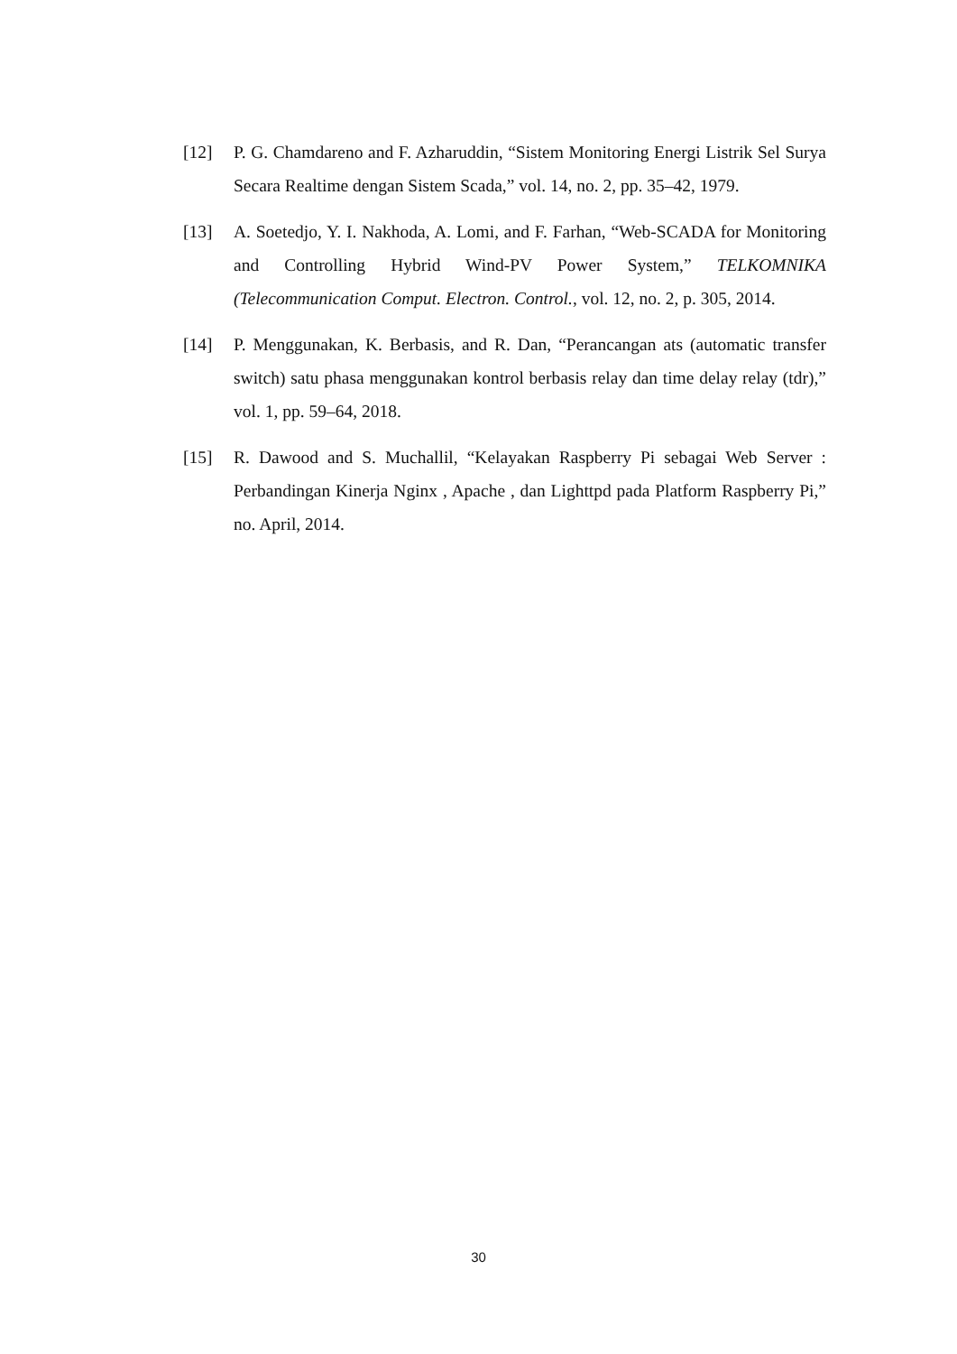[12] P. G. Chamdareno and F. Azharuddin, “Sistem Monitoring Energi Listrik Sel Surya Secara Realtime dengan Sistem Scada,” vol. 14, no. 2, pp. 35–42, 1979.
[13] A. Soetedjo, Y. I. Nakhoda, A. Lomi, and F. Farhan, “Web-SCADA for Monitoring and Controlling Hybrid Wind-PV Power System,” TELKOMNIKA (Telecommunication Comput. Electron. Control., vol. 12, no. 2, p. 305, 2014.
[14] P. Menggunakan, K. Berbasis, and R. Dan, “Perancangan ats (automatic transfer switch) satu phasa menggunakan kontrol berbasis relay dan time delay relay (tdr),” vol. 1, pp. 59–64, 2018.
[15] R. Dawood and S. Muchallil, “Kelayakan Raspberry Pi sebagai Web Server : Perbandingan Kinerja Nginx , Apache , dan Lighttpd pada Platform Raspberry Pi,” no. April, 2014.
30